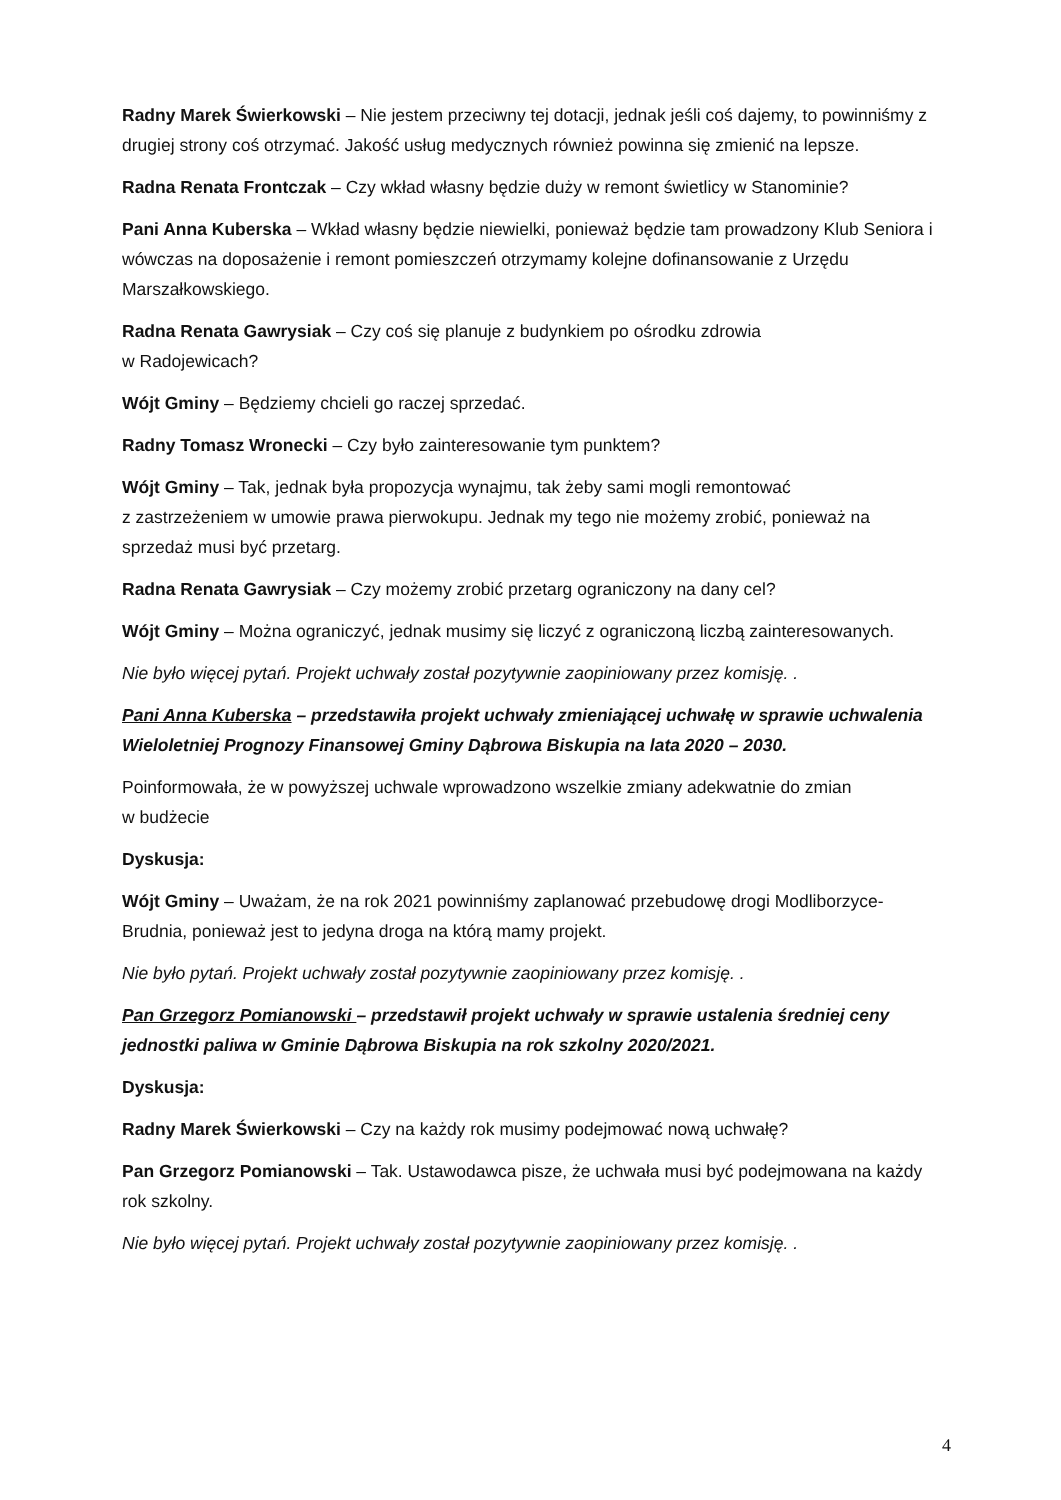Radny Marek Świerkowski – Nie jestem przeciwny tej dotacji, jednak jeśli coś dajemy, to powinniśmy z drugiej strony coś otrzymać. Jakość usług medycznych również powinna się zmienić na lepsze.
Radna Renata Frontczak – Czy wkład własny będzie duży w remont świetlicy w Stanominie?
Pani Anna Kuberska – Wkład własny będzie niewielki, ponieważ będzie tam prowadzony Klub Seniora i wówczas na doposażenie i remont pomieszczeń otrzymamy kolejne dofinansowanie z Urzędu Marszałkowskiego.
Radna Renata Gawrysiak – Czy coś się planuje z budynkiem po ośrodku zdrowia
w Radojewicach?
Wójt Gminy – Będziemy chcieli go raczej sprzedać.
Radny Tomasz Wronecki – Czy było zainteresowanie tym punktem?
Wójt Gminy – Tak, jednak była propozycja wynajmu, tak żeby sami mogli remontować
z zastrzeżeniem w umowie prawa pierwokupu. Jednak my tego nie możemy zrobić, ponieważ na sprzedaż musi być przetarg.
Radna Renata Gawrysiak – Czy możemy zrobić przetarg ograniczony na dany cel?
Wójt Gminy – Można ograniczyć, jednak musimy się liczyć z ograniczoną liczbą zainteresowanych.
Nie było więcej pytań. Projekt uchwały został pozytywnie zaopiniowany przez komisję. .
Pani Anna Kuberska – przedstawiła projekt uchwały zmieniającej uchwałę w sprawie uchwalenia Wieloletniej Prognozy Finansowej Gminy Dąbrowa Biskupia na lata 2020 – 2030.
Poinformowała, że w powyższej uchwale wprowadzono wszelkie zmiany adekwatnie do zmian
w budżecie
Dyskusja:
Wójt Gminy – Uważam, że na rok 2021 powinniśmy zaplanować przebudowę drogi Modliborzyce-Brudnia, ponieważ jest to jedyna droga na którą mamy projekt.
Nie było pytań. Projekt uchwały został pozytywnie zaopiniowany przez komisję. .
Pan Grzegorz Pomianowski – przedstawił projekt uchwały w sprawie ustalenia średniej ceny jednostki paliwa w Gminie Dąbrowa Biskupia na rok szkolny 2020/2021.
Dyskusja:
Radny Marek Świerkowski – Czy na każdy rok musimy podejmować nową uchwałę?
Pan Grzegorz Pomianowski – Tak. Ustawodawca pisze, że uchwała musi być podejmowana na każdy rok szkolny.
Nie było więcej pytań. Projekt uchwały został pozytywnie zaopiniowany przez komisję. .
4